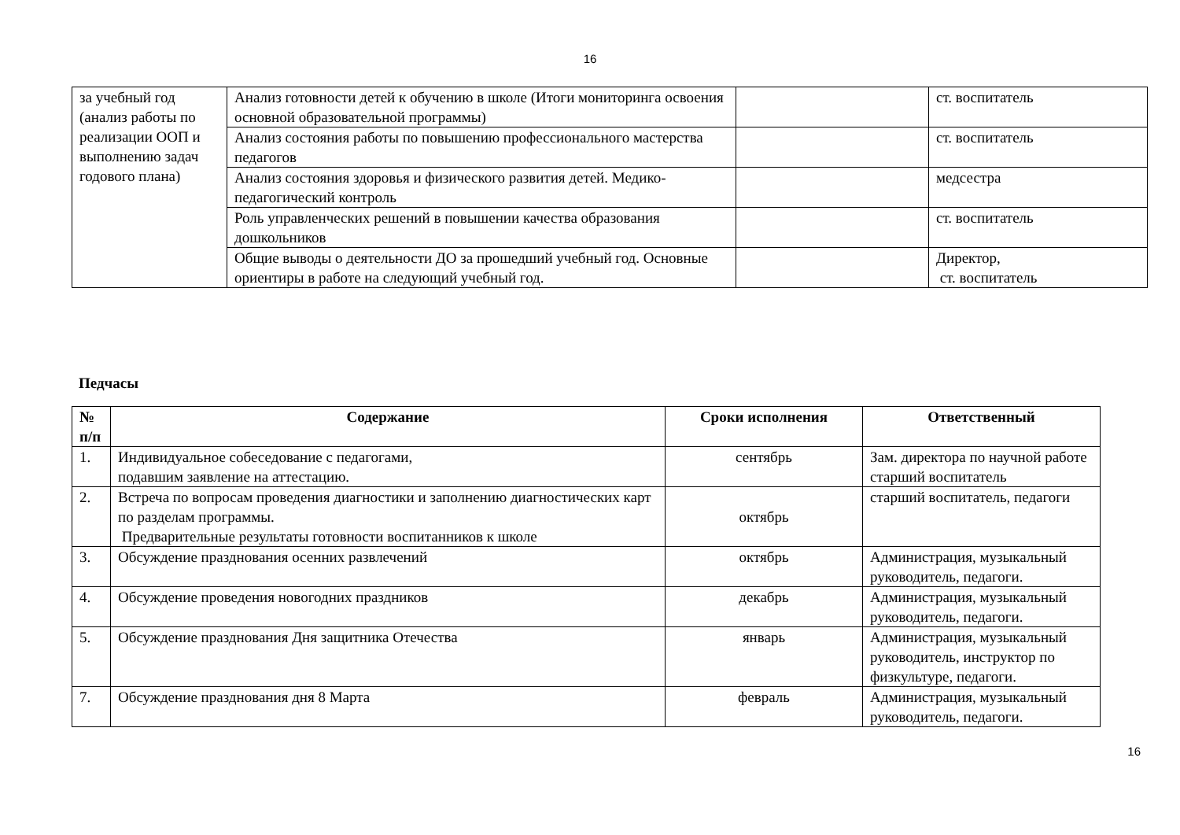16
| за учебный год (анализ работы по реализации ООП и выполнению задач годового плана) | Анализ готовности детей к обучению в школе (Итоги мониторинга освоения основной образовательной программы) | | ст. воспитатель |
| | Анализ состояния работы по повышению профессионального мастерства педагогов | | ст. воспитатель |
| | Анализ состояния здоровья и физического развития детей. Медико-педагогический контроль | | медсестра |
| | Роль управленческих решений в повышении качества образования дошкольников | | ст. воспитатель |
| | Общие выводы о деятельности ДО за прошедший учебный год. Основные ориентиры в работе на следующий учебный год. | | Директор, ст. воспитатель |
Педчасы
| № п/п | Содержание | Сроки исполнения | Ответственный |
| --- | --- | --- | --- |
| 1. | Индивидуальное собеседование с педагогами, подавшим заявление на аттестацию. | сентябрь | Зам. директора по научной работе старший воспитатель |
| 2. | Встреча по вопросам проведения диагностики и заполнению диагностических карт по разделам программы. Предварительные результаты готовности воспитанников к школе | октябрь | старший воспитатель, педагоги |
| 3. | Обсуждение празднования осенних развлечений | октябрь | Администрация, музыкальный руководитель, педагоги. |
| 4. | Обсуждение проведения новогодних праздников | декабрь | Администрация, музыкальный руководитель, педагоги. |
| 5. | Обсуждение празднования Дня защитника Отечества | январь | Администрация, музыкальный руководитель, инструктор по физкультуре, педагоги. |
| 7. | Обсуждение празднования дня 8 Марта | февраль | Администрация, музыкальный руководитель, педагоги. |
16